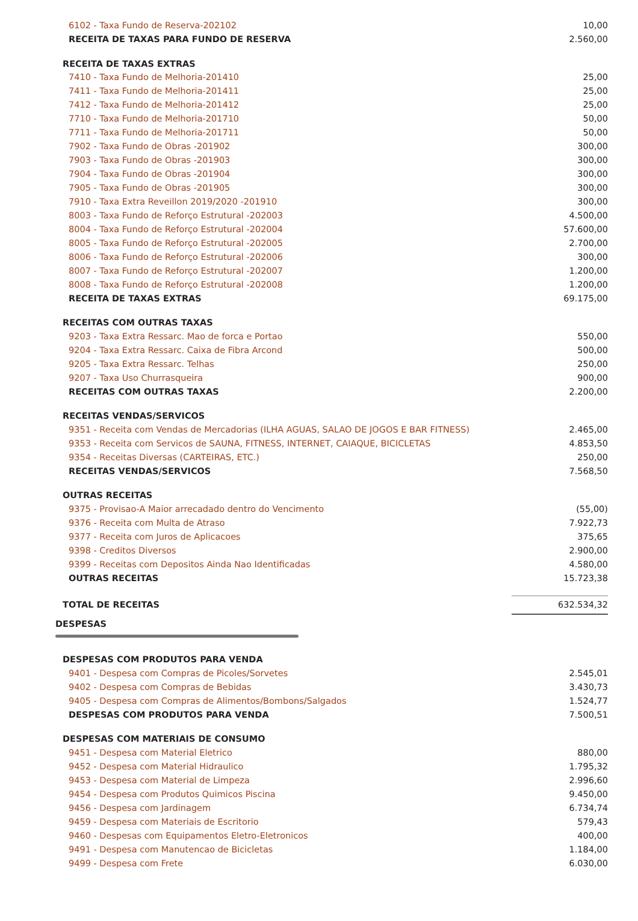| 6102 - Taxa Fundo de Reserva-202102 | 10,00 |
| RECEITA DE TAXAS PARA FUNDO DE RESERVA | 2.560,00 |
| RECEITA DE TAXAS EXTRAS | |
| 7410 - Taxa Fundo de Melhoria-201410 | 25,00 |
| 7411 - Taxa Fundo de Melhoria-201411 | 25,00 |
| 7412 - Taxa Fundo de Melhoria-201412 | 25,00 |
| 7710 - Taxa Fundo de Melhoria-201710 | 50,00 |
| 7711 - Taxa Fundo de Melhoria-201711 | 50,00 |
| 7902 - Taxa Fundo de Obras -201902 | 300,00 |
| 7903 - Taxa Fundo de Obras -201903 | 300,00 |
| 7904 - Taxa Fundo de Obras -201904 | 300,00 |
| 7905 - Taxa Fundo de Obras -201905 | 300,00 |
| 7910 - Taxa Extra Reveillon 2019/2020 -201910 | 300,00 |
| 8003 - Taxa Fundo de Reforço Estrutural -202003 | 4.500,00 |
| 8004 - Taxa Fundo de Reforço Estrutural -202004 | 57.600,00 |
| 8005 - Taxa Fundo de Reforço Estrutural -202005 | 2.700,00 |
| 8006 - Taxa Fundo de Reforço Estrutural -202006 | 300,00 |
| 8007 - Taxa Fundo de Reforço Estrutural -202007 | 1.200,00 |
| 8008 - Taxa Fundo de Reforço Estrutural -202008 | 1.200,00 |
| RECEITA DE TAXAS EXTRAS | 69.175,00 |
| RECEITAS COM OUTRAS TAXAS | |
| 9203 - Taxa Extra Ressarc. Mao de forca e Portao | 550,00 |
| 9204 - Taxa Extra Ressarc. Caixa de Fibra Arcond | 500,00 |
| 9205 - Taxa Extra Ressarc. Telhas | 250,00 |
| 9207 - Taxa Uso Churrasqueira | 900,00 |
| RECEITAS COM OUTRAS TAXAS | 2.200,00 |
| RECEITAS VENDAS/SERVICOS | |
| 9351 - Receita com Vendas de Mercadorias (ILHA AGUAS, SALAO DE JOGOS E BAR FITNESS) | 2.465,00 |
| 9353 - Receita com Servicos de SAUNA, FITNESS, INTERNET, CAIAQUE, BICICLETAS | 4.853,50 |
| 9354 - Receitas Diversas (CARTEIRAS, ETC.) | 250,00 |
| RECEITAS VENDAS/SERVICOS | 7.568,50 |
| OUTRAS RECEITAS | |
| 9375 - Provisao-A Maior arrecadado dentro do Vencimento | (55,00) |
| 9376 - Receita com Multa de Atraso | 7.922,73 |
| 9377 - Receita com Juros de Aplicacoes | 375,65 |
| 9398 - Creditos Diversos | 2.900,00 |
| 9399 - Receitas com Depositos Ainda Nao Identificadas | 4.580,00 |
| OUTRAS RECEITAS | 15.723,38 |
| TOTAL DE RECEITAS | 632.534,32 |
| DESPESAS | |
| DESPESAS COM PRODUTOS PARA VENDA | |
| 9401 - Despesa com Compras de Picoles/Sorvetes | 2.545,01 |
| 9402 - Despesa com Compras de Bebidas | 3.430,73 |
| 9405 - Despesa com Compras de Alimentos/Bombons/Salgados | 1.524,77 |
| DESPESAS COM PRODUTOS PARA VENDA | 7.500,51 |
| DESPESAS COM MATERIAIS DE CONSUMO | |
| 9451 - Despesa com Material Eletrico | 880,00 |
| 9452 - Despesa com Material Hidraulico | 1.795,32 |
| 9453 - Despesa com Material de Limpeza | 2.996,60 |
| 9454 - Despesa com Produtos Quimicos Piscina | 9.450,00 |
| 9456 - Despesa com Jardinagem | 6.734,74 |
| 9459 - Despesa com Materiais de Escritorio | 579,43 |
| 9460 - Despesas com Equipamentos Eletro-Eletronicos | 400,00 |
| 9491 - Despesa com Manutencao de Bicicletas | 1.184,00 |
| 9499 - Despesa com Frete | 6.030,00 |